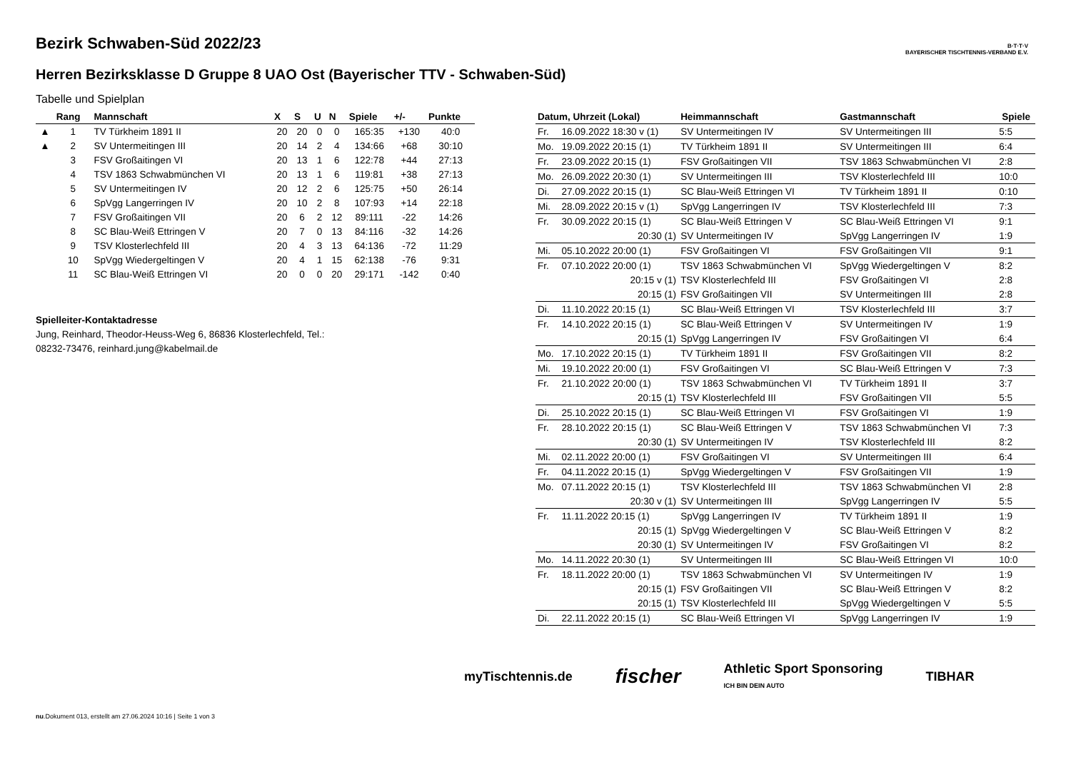B·T·T·V
BAYERISCHER TISCHTENNIS-VERBAND E.V.
Bezirk Schwaben-Süd 2022/23
Herren Bezirksklasse D Gruppe 8 UAO Ost (Bayerischer TTV - Schwaben-Süd)
Tabelle und Spielplan
| | Rang | Mannschaft | X | S | U | N | Spiele | +/- | Punkte |
| --- | --- | --- | --- | --- | --- | --- | --- | --- | --- |
| ▲ | 1 | TV Türkheim 1891 II | 20 | 20 | 0 | 0 | 165:35 | +130 | 40:0 |
| ▲ | 2 | SV Untermeitingen III | 20 | 14 | 2 | 4 | 134:66 | +68 | 30:10 |
| | 3 | FSV Großaitingen VI | 20 | 13 | 1 | 6 | 122:78 | +44 | 27:13 |
| | 4 | TSV 1863 Schwabmünchen VI | 20 | 13 | 1 | 6 | 119:81 | +38 | 27:13 |
| | 5 | SV Untermeitingen IV | 20 | 12 | 2 | 6 | 125:75 | +50 | 26:14 |
| | 6 | SpVgg Langerringen IV | 20 | 10 | 2 | 8 | 107:93 | +14 | 22:18 |
| | 7 | FSV Großaitingen VII | 20 | 6 | 2 | 12 | 89:111 | -22 | 14:26 |
| | 8 | SC Blau-Weiß Ettringen V | 20 | 7 | 0 | 13 | 84:116 | -32 | 14:26 |
| | 9 | TSV Klosterlechfeld III | 20 | 4 | 3 | 13 | 64:136 | -72 | 11:29 |
| | 10 | SpVgg Wiedergeltingen V | 20 | 4 | 1 | 15 | 62:138 | -76 | 9:31 |
| | 11 | SC Blau-Weiß Ettringen VI | 20 | 0 | 0 | 20 | 29:171 | -142 | 0:40 |
Spielleiter-Kontaktadresse
Jung, Reinhard, Theodor-Heuss-Weg 6, 86836 Klosterlechfeld, Tel.: 08232-73476, reinhard.jung@kabelmail.de
| Datum, Uhrzeit (Lokal) | | Heimmannschaft | Gastmannschaft | Spiele |
| --- | --- | --- | --- | --- |
| Fr. | 16.09.2022 18:30 v (1) | SV Untermeitingen IV | SV Untermeitingen III | 5:5 |
| Mo. | 19.09.2022 20:15 (1) | TV Türkheim 1891 II | SV Untermeitingen III | 6:4 |
| Fr. | 23.09.2022 20:15 (1) | FSV Großaitingen VII | TSV 1863 Schwabmünchen VI | 2:8 |
| Mo. | 26.09.2022 20:30 (1) | SV Untermeitingen III | TSV Klosterlechfeld III | 10:0 |
| Di. | 27.09.2022 20:15 (1) | SC Blau-Weiß Ettringen VI | TV Türkheim 1891 II | 0:10 |
| Mi. | 28.09.2022 20:15 v (1) | SpVgg Langerringen IV | TSV Klosterlechfeld III | 7:3 |
| Fr. | 30.09.2022 20:15 (1) | SC Blau-Weiß Ettringen V | SC Blau-Weiß Ettringen VI | 9:1 |
| | 20:30 (1) | SV Untermeitingen IV | SpVgg Langerringen IV | 1:9 |
| Mi. | 05.10.2022 20:00 (1) | FSV Großaitingen VI | FSV Großaitingen VII | 9:1 |
| Fr. | 07.10.2022 20:00 (1) | TSV 1863 Schwabmünchen VI | SpVgg Wiedergeltingen V | 8:2 |
| | 20:15 v (1) | TSV Klosterlechfeld III | FSV Großaitingen VI | 2:8 |
| | 20:15 (1) | FSV Großaitingen VII | SV Untermeitingen III | 2:8 |
| Di. | 11.10.2022 20:15 (1) | SC Blau-Weiß Ettringen VI | TSV Klosterlechfeld III | 3:7 |
| Fr. | 14.10.2022 20:15 (1) | SC Blau-Weiß Ettringen V | SV Untermeitingen IV | 1:9 |
| | 20:15 (1) | SpVgg Langerringen IV | FSV Großaitingen VI | 6:4 |
| Mo. | 17.10.2022 20:15 (1) | TV Türkheim 1891 II | FSV Großaitingen VII | 8:2 |
| Mi. | 19.10.2022 20:00 (1) | FSV Großaitingen VI | SC Blau-Weiß Ettringen V | 7:3 |
| Fr. | 21.10.2022 20:00 (1) | TSV 1863 Schwabmünchen VI | TV Türkheim 1891 II | 3:7 |
| | 20:15 (1) | TSV Klosterlechfeld III | FSV Großaitingen VII | 5:5 |
| Di. | 25.10.2022 20:15 (1) | SC Blau-Weiß Ettringen VI | FSV Großaitingen VI | 1:9 |
| Fr. | 28.10.2022 20:15 (1) | SC Blau-Weiß Ettringen V | TSV 1863 Schwabmünchen VI | 7:3 |
| | 20:30 (1) | SV Untermeitingen IV | TSV Klosterlechfeld III | 8:2 |
| Mi. | 02.11.2022 20:00 (1) | FSV Großaitingen VI | SV Untermeitingen III | 6:4 |
| Fr. | 04.11.2022 20:15 (1) | SpVgg Wiedergeltingen V | FSV Großaitingen VII | 1:9 |
| Mo. | 07.11.2022 20:15 (1) | TSV Klosterlechfeld III | TSV 1863 Schwabmünchen VI | 2:8 |
| | 20:30 v (1) | SV Untermeitingen III | SpVgg Langerringen IV | 5:5 |
| Fr. | 11.11.2022 20:15 (1) | SpVgg Langerringen IV | TV Türkheim 1891 II | 1:9 |
| | 20:15 (1) | SpVgg Wiedergeltingen V | SC Blau-Weiß Ettringen V | 8:2 |
| | 20:30 (1) | SV Untermeitingen IV | FSV Großaitingen VI | 8:2 |
| Mo. | 14.11.2022 20:30 (1) | SV Untermeitingen III | SC Blau-Weiß Ettringen VI | 10:0 |
| Fr. | 18.11.2022 20:00 (1) | TSV 1863 Schwabmünchen VI | SV Untermeitingen IV | 1:9 |
| | 20:15 (1) | FSV Großaitingen VII | SC Blau-Weiß Ettringen V | 8:2 |
| | 20:15 (1) | TSV Klosterlechfeld III | SpVgg Wiedergeltingen V | 5:5 |
| Di. | 22.11.2022 20:15 (1) | SC Blau-Weiß Ettringen VI | SpVgg Langerringen IV | 1:9 |
myTischtennis.de fischer Athletic Sport Sponsoring
ICH BIN DEIN AUTO TIBHAR
nu.Dokument 013, erstellt am 27.06.2024 10:16 | Seite 1 von 3